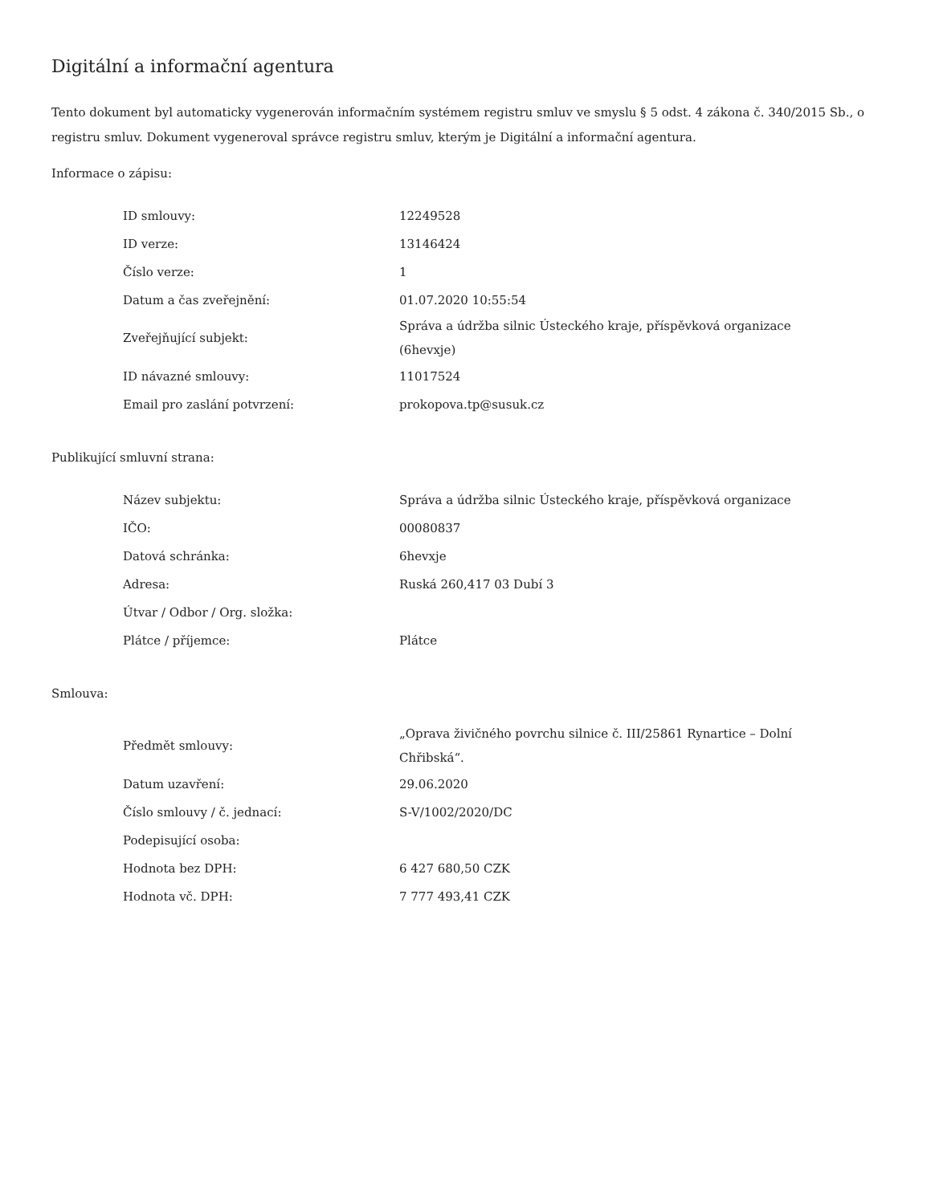Digitální a informační agentura
Tento dokument byl automaticky vygenerován informačním systémem registru smluv ve smyslu § 5 odst. 4 zákona č. 340/2015 Sb., o registru smluv. Dokument vygeneroval správce registru smluv, kterým je Digitální a informační agentura.
Informace o zápisu:
| ID smlouvy: | 12249528 |
| ID verze: | 13146424 |
| Číslo verze: | 1 |
| Datum a čas zveřejnění: | 01.07.2020 10:55:54 |
| Zveřejňující subjekt: | Správa a údržba silnic Ústeckého kraje, příspěvková organizace (6hevxje) |
| ID návazné smlouvy: | 11017524 |
| Email pro zaslání potvrzení: | prokopova.tp@susuk.cz |
Publikující smluvní strana:
| Název subjektu: | Správa a údržba silnic Ústeckého kraje, příspěvková organizace |
| IČO: | 00080837 |
| Datová schránka: | 6hevxje |
| Adresa: | Ruská 260,417 03 Dubí 3 |
| Útvar / Odbor / Org. složka: | |
| Plátce / příjemce: | Plátce |
Smlouva:
| Předmět smlouvy: | „Oprava živičného povrchu silnice č. III/25861 Rynartice – Dolní Chřibská“. |
| Datum uzavření: | 29.06.2020 |
| Číslo smlouvy / č. jednací: | S-V/1002/2020/DC |
| Podepisující osoba: | |
| Hodnota bez DPH: | 6 427 680,50 CZK |
| Hodnota vč. DPH: | 7 777 493,41 CZK |